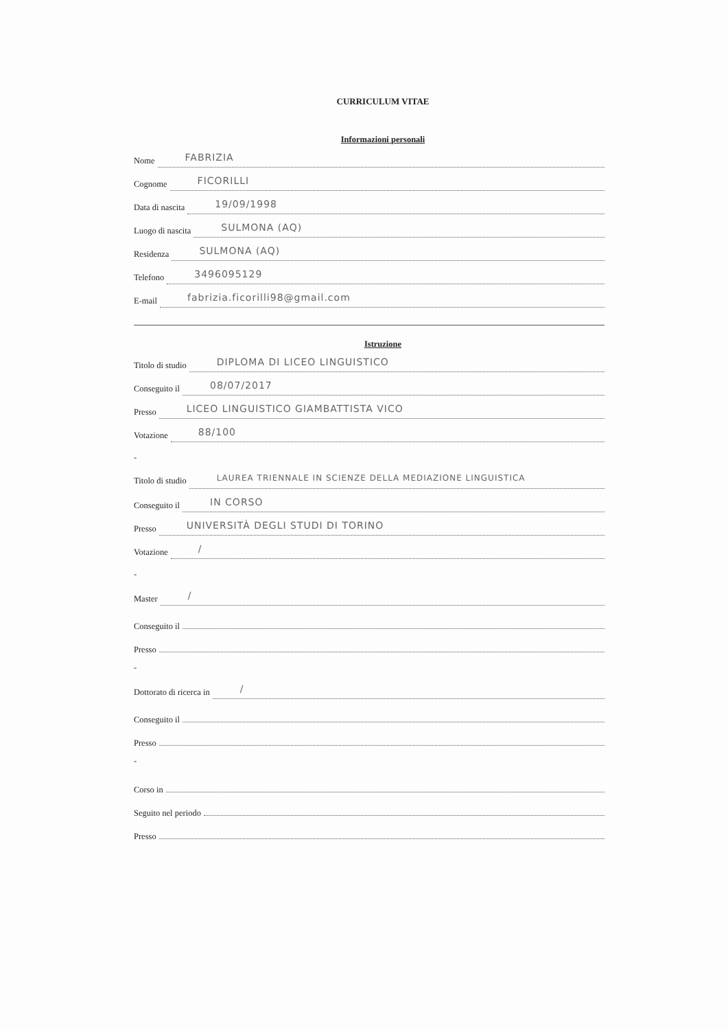CURRICULUM VITAE
Informazioni personali
Nome FABRIZIA
Cognome FICORILLI
Data di nascita 19/09/1998
Luogo di nascita SULMONA (AQ)
Residenza SULMONA (AQ)
Telefono 3496095129
E-mail fabrizia.ficorilli98@gmail.com
Istruzione
Titolo di studio DIPLOMA DI LICEO LINGUISTICO
Conseguito il 08/07/2017
Presso LICEO LINGUISTICO GIAMBATTISTA VICO
Votazione 88/100
-
Titolo di studio LAUREA TRIENNALE IN SCIENZE DELLA MEDIAZIONE LINGUISTICA
Conseguito il IN CORSO
Presso UNIVERSITÀ DEGLI STUDI DI TORINO
Votazione /
-
Master /
Conseguito il
Presso
-
Dottorato di ricerca in /
Conseguito il
Presso
-
Corso in
Seguito nel periodo
Presso